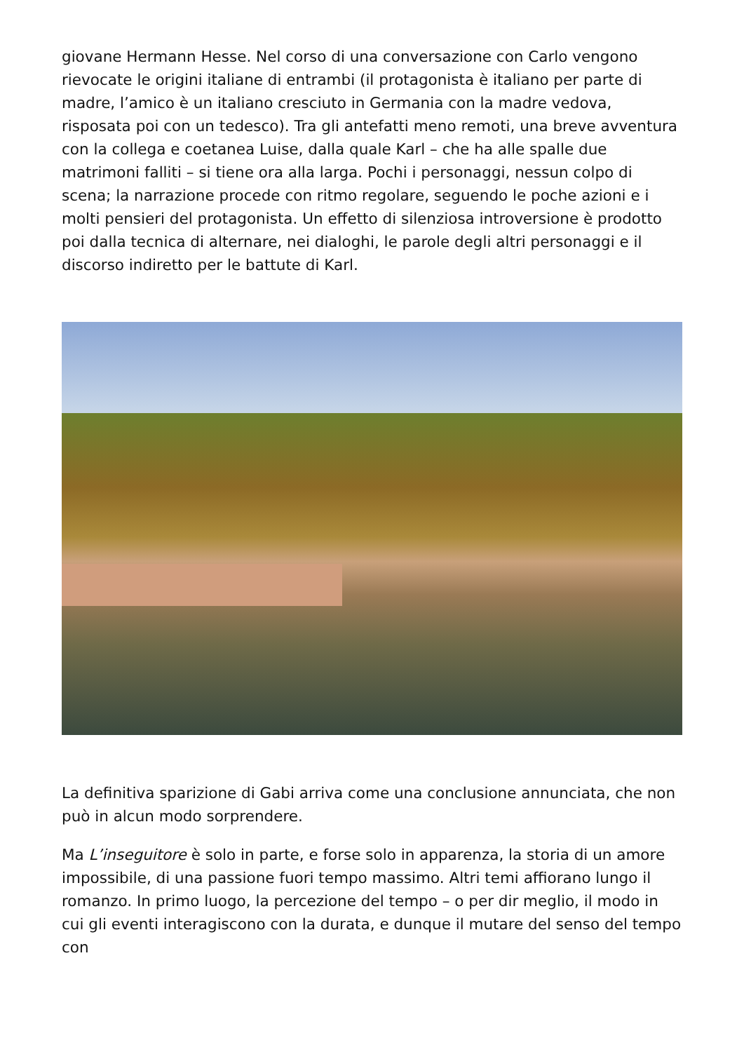giovane Hermann Hesse. Nel corso di una conversazione con Carlo vengono rievocate le origini italiane di entrambi (il protagonista è italiano per parte di madre, l’amico è un italiano cresciuto in Germania con la madre vedova, risposata poi con un tedesco). Tra gli antefatti meno remoti, una breve avventura con la collega e coetanea Luise, dalla quale Karl – che ha alle spalle due matrimoni falliti – si tiene ora alla larga. Pochi i personaggi, nessun colpo di scena; la narrazione procede con ritmo regolare, seguendo le poche azioni e i molti pensieri del protagonista. Un effetto di silenziosa introversione è prodotto poi dalla tecnica di alternare, nei dialoghi, le parole degli altri personaggi e il discorso indiretto per le battute di Karl.
La definitiva sparizione di Gabi arriva come una conclusione annunciata, che non può in alcun modo sorprendere.
Ma L’inseguitore è solo in parte, e forse solo in apparenza, la storia di un amore impossibile, di una passione fuori tempo massimo. Altri temi affiorano lungo il romanzo. In primo luogo, la percezione del tempo – o per dir meglio, il modo in cui gli eventi interagiscono con la durata, e dunque il mutare del senso del tempo con